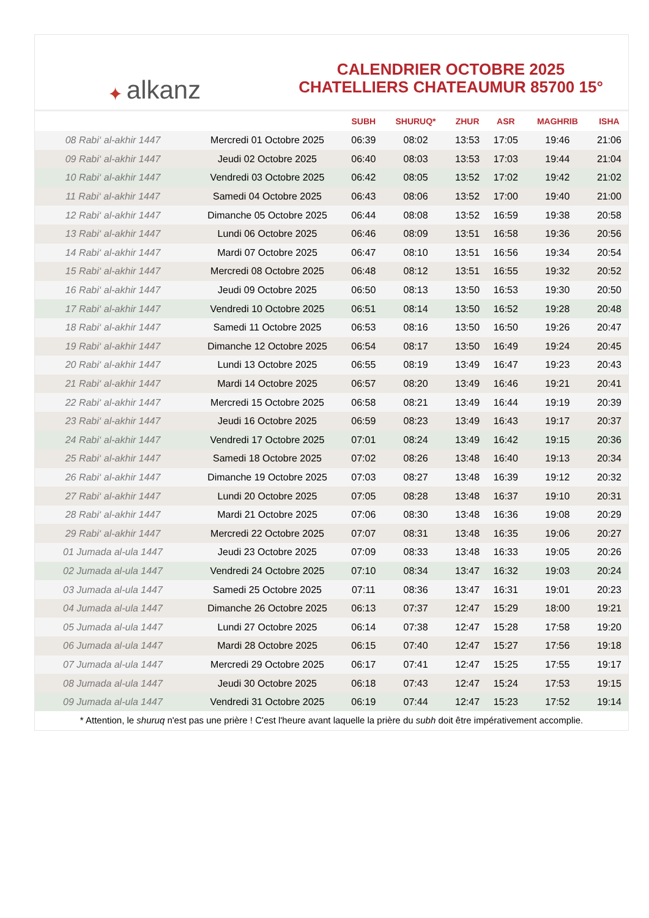✦ alkanz
CALENDRIER OCTOBRE 2025
CHATELLIERS CHATEAUMUR 85700 15°
| | | SUBH | SHURUQ* | ZHUR | ASR | MAGHRIB | ISHA |
| --- | --- | --- | --- | --- | --- | --- | --- |
| 08 Rabi‘ al-akhir 1447 | Mercredi 01 Octobre 2025 | 06:39 | 08:02 | 13:53 | 17:05 | 19:46 | 21:06 |
| 09 Rabi‘ al-akhir 1447 | Jeudi 02 Octobre 2025 | 06:40 | 08:03 | 13:53 | 17:03 | 19:44 | 21:04 |
| 10 Rabi‘ al-akhir 1447 | Vendredi 03 Octobre 2025 | 06:42 | 08:05 | 13:52 | 17:02 | 19:42 | 21:02 |
| 11 Rabi‘ al-akhir 1447 | Samedi 04 Octobre 2025 | 06:43 | 08:06 | 13:52 | 17:00 | 19:40 | 21:00 |
| 12 Rabi‘ al-akhir 1447 | Dimanche 05 Octobre 2025 | 06:44 | 08:08 | 13:52 | 16:59 | 19:38 | 20:58 |
| 13 Rabi‘ al-akhir 1447 | Lundi 06 Octobre 2025 | 06:46 | 08:09 | 13:51 | 16:58 | 19:36 | 20:56 |
| 14 Rabi‘ al-akhir 1447 | Mardi 07 Octobre 2025 | 06:47 | 08:10 | 13:51 | 16:56 | 19:34 | 20:54 |
| 15 Rabi‘ al-akhir 1447 | Mercredi 08 Octobre 2025 | 06:48 | 08:12 | 13:51 | 16:55 | 19:32 | 20:52 |
| 16 Rabi‘ al-akhir 1447 | Jeudi 09 Octobre 2025 | 06:50 | 08:13 | 13:50 | 16:53 | 19:30 | 20:50 |
| 17 Rabi‘ al-akhir 1447 | Vendredi 10 Octobre 2025 | 06:51 | 08:14 | 13:50 | 16:52 | 19:28 | 20:48 |
| 18 Rabi‘ al-akhir 1447 | Samedi 11 Octobre 2025 | 06:53 | 08:16 | 13:50 | 16:50 | 19:26 | 20:47 |
| 19 Rabi‘ al-akhir 1447 | Dimanche 12 Octobre 2025 | 06:54 | 08:17 | 13:50 | 16:49 | 19:24 | 20:45 |
| 20 Rabi‘ al-akhir 1447 | Lundi 13 Octobre 2025 | 06:55 | 08:19 | 13:49 | 16:47 | 19:23 | 20:43 |
| 21 Rabi‘ al-akhir 1447 | Mardi 14 Octobre 2025 | 06:57 | 08:20 | 13:49 | 16:46 | 19:21 | 20:41 |
| 22 Rabi‘ al-akhir 1447 | Mercredi 15 Octobre 2025 | 06:58 | 08:21 | 13:49 | 16:44 | 19:19 | 20:39 |
| 23 Rabi‘ al-akhir 1447 | Jeudi 16 Octobre 2025 | 06:59 | 08:23 | 13:49 | 16:43 | 19:17 | 20:37 |
| 24 Rabi‘ al-akhir 1447 | Vendredi 17 Octobre 2025 | 07:01 | 08:24 | 13:49 | 16:42 | 19:15 | 20:36 |
| 25 Rabi‘ al-akhir 1447 | Samedi 18 Octobre 2025 | 07:02 | 08:26 | 13:48 | 16:40 | 19:13 | 20:34 |
| 26 Rabi‘ al-akhir 1447 | Dimanche 19 Octobre 2025 | 07:03 | 08:27 | 13:48 | 16:39 | 19:12 | 20:32 |
| 27 Rabi‘ al-akhir 1447 | Lundi 20 Octobre 2025 | 07:05 | 08:28 | 13:48 | 16:37 | 19:10 | 20:31 |
| 28 Rabi‘ al-akhir 1447 | Mardi 21 Octobre 2025 | 07:06 | 08:30 | 13:48 | 16:36 | 19:08 | 20:29 |
| 29 Rabi‘ al-akhir 1447 | Mercredi 22 Octobre 2025 | 07:07 | 08:31 | 13:48 | 16:35 | 19:06 | 20:27 |
| 01 Jumada al-ula 1447 | Jeudi 23 Octobre 2025 | 07:09 | 08:33 | 13:48 | 16:33 | 19:05 | 20:26 |
| 02 Jumada al-ula 1447 | Vendredi 24 Octobre 2025 | 07:10 | 08:34 | 13:47 | 16:32 | 19:03 | 20:24 |
| 03 Jumada al-ula 1447 | Samedi 25 Octobre 2025 | 07:11 | 08:36 | 13:47 | 16:31 | 19:01 | 20:23 |
| 04 Jumada al-ula 1447 | Dimanche 26 Octobre 2025 | 06:13 | 07:37 | 12:47 | 15:29 | 18:00 | 19:21 |
| 05 Jumada al-ula 1447 | Lundi 27 Octobre 2025 | 06:14 | 07:38 | 12:47 | 15:28 | 17:58 | 19:20 |
| 06 Jumada al-ula 1447 | Mardi 28 Octobre 2025 | 06:15 | 07:40 | 12:47 | 15:27 | 17:56 | 19:18 |
| 07 Jumada al-ula 1447 | Mercredi 29 Octobre 2025 | 06:17 | 07:41 | 12:47 | 15:25 | 17:55 | 19:17 |
| 08 Jumada al-ula 1447 | Jeudi 30 Octobre 2025 | 06:18 | 07:43 | 12:47 | 15:24 | 17:53 | 19:15 |
| 09 Jumada al-ula 1447 | Vendredi 31 Octobre 2025 | 06:19 | 07:44 | 12:47 | 15:23 | 17:52 | 19:14 |
* Attention, le shuruq n'est pas une prière ! C'est l'heure avant laquelle la prière du subh doit être impérativement accomplie.